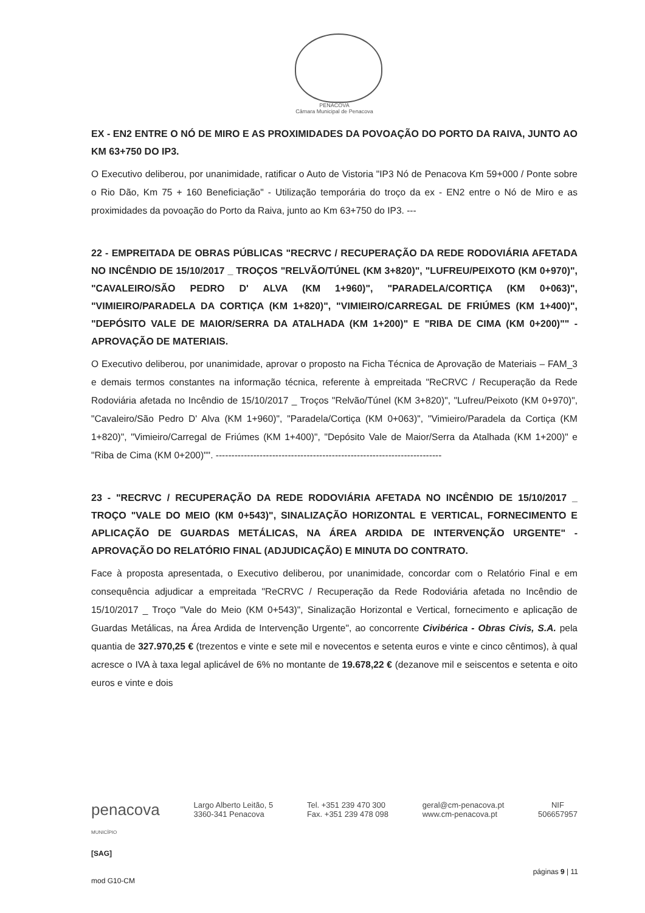PENACOVA
Câmara Municipal de Penacova
EX - EN2 ENTRE O NÓ DE MIRO E AS PROXIMIDADES DA POVOAÇÃO DO PORTO DA RAIVA, JUNTO AO KM 63+750 DO IP3.
O Executivo deliberou, por unanimidade, ratificar o Auto de Vistoria "IP3 Nó de Penacova Km 59+000 / Ponte sobre o Rio Dão, Km 75 + 160 Beneficiação" - Utilização temporária do troço da ex - EN2 entre o Nó de Miro e as proximidades da povoação do Porto da Raiva, junto ao Km 63+750 do IP3. ---
22 - EMPREITADA DE OBRAS PÚBLICAS "RECRVC / RECUPERAÇÃO DA REDE RODOVIÁRIA AFETADA NO INCÊNDIO DE 15/10/2017 _ TROÇOS "RELVÃO/TÚNEL (KM 3+820)", "LUFREU/PEIXOTO (KM 0+970)", "CAVALEIRO/SÃO PEDRO D' ALVA (KM 1+960)", "PARADELA/CORTIÇA (KM 0+063)", "VIMIEIRO/PARADELA DA CORTIÇA (KM 1+820)", "VIMIEIRO/CARREGAL DE FRIÚMES (KM 1+400)", "DEPÓSITO VALE DE MAIOR/SERRA DA ATALHADA (KM 1+200)" E "RIBA DE CIMA (KM 0+200)"" - APROVAÇÃO DE MATERIAIS.
O Executivo deliberou, por unanimidade, aprovar o proposto na Ficha Técnica de Aprovação de Materiais – FAM_3 e demais termos constantes na informação técnica, referente à empreitada "ReCRVC / Recuperação da Rede Rodoviária afetada no Incêndio de 15/10/2017 _ Troços "Relvão/Túnel (KM 3+820)", "Lufreu/Peixoto (KM 0+970)", "Cavaleiro/São Pedro D' Alva (KM 1+960)", "Paradela/Cortiça (KM 0+063)", "Vimieiro/Paradela da Cortiça (KM 1+820)", "Vimieiro/Carregal de Friúmes (KM 1+400)", "Depósito Vale de Maior/Serra da Atalhada (KM 1+200)" e "Riba de Cima (KM 0+200)"". ------------------------------------------------------------------------
23 - "RECRVC / RECUPERAÇÃO DA REDE RODOVIÁRIA AFETADA NO INCÊNDIO DE 15/10/2017 _ TROÇO "VALE DO MEIO (KM 0+543)", SINALIZAÇÃO HORIZONTAL E VERTICAL, FORNECIMENTO E APLICAÇÃO DE GUARDAS METÁLICAS, NA ÁREA ARDIDA DE INTERVENÇÃO URGENTE" - APROVAÇÃO DO RELATÓRIO FINAL (ADJUDICAÇÃO) E MINUTA DO CONTRATO.
Face à proposta apresentada, o Executivo deliberou, por unanimidade, concordar com o Relatório Final e em consequência adjudicar a empreitada "ReCRVC / Recuperação da Rede Rodoviária afetada no Incêndio de 15/10/2017 _ Troço "Vale do Meio (KM 0+543)", Sinalização Horizontal e Vertical, fornecimento e aplicação de Guardas Metálicas, na Área Ardida de Intervenção Urgente", ao concorrente Civibérica - Obras Civis, S.A. pela quantia de 327.970,25 € (trezentos e vinte e sete mil e novecentos e setenta euros e vinte e cinco cêntimos), à qual acresce o IVA à taxa legal aplicável de 6% no montante de 19.678,22 € (dezanove mil e seiscentos e setenta e oito euros e vinte e dois
penacova
MUNICÍPIO
Largo Alberto Leitão, 5
3360-341 Penacova
Tel. +351 239 470 300
Fax. +351 239 478 098
geral@cm-penacova.pt
www.cm-penacova.pt
NIF
506657957
[SAG]
páginas 9 | 11
mod G10-CM